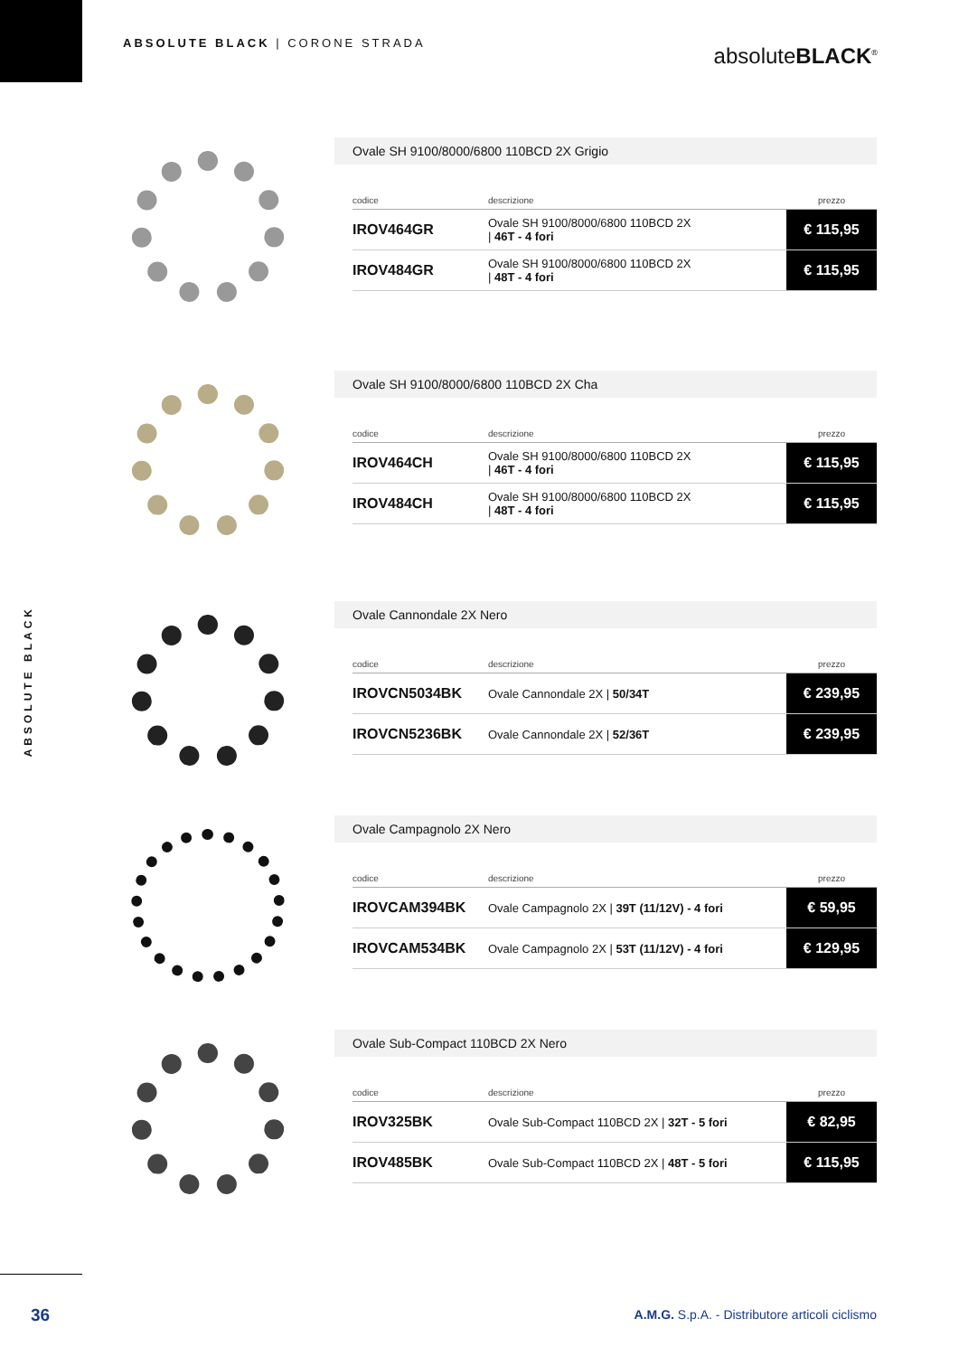ABSOLUTE BLACK | CORONE STRADA
absoluteBLACK<sup>®</sup>
ABSOLUTE BLACK
Ovale SH 9100/8000/6800 110BCD 2X Grigio
| codice | descrizione | prezzo |
| --- | --- | --- |
| IROV464GR | Ovale SH 9100/8000/6800 110BCD 2X / 46T - 4 fori | € 115,95 |
| IROV484GR | Ovale SH 9100/8000/6800 110BCD 2X / 48T - 4 fori | € 115,95 |
Ovale SH 9100/8000/6800 110BCD 2X Cha
| codice | descrizione | prezzo |
| --- | --- | --- |
| IROV464CH | Ovale SH 9100/8000/6800 110BCD 2X / 46T - 4 fori | € 115,95 |
| IROV484CH | Ovale SH 9100/8000/6800 110BCD 2X / 48T - 4 fori | € 115,95 |
Ovale Cannondale 2X Nero
| codice | descrizione | prezzo |
| --- | --- | --- |
| IROVCN5034BK | Ovale Cannondale 2X / 50/34T | € 239,95 |
| IROVCN5236BK | Ovale Cannondale 2X / 52/36T | € 239,95 |
Ovale Campagnolo 2X Nero
| codice | descrizione | prezzo |
| --- | --- | --- |
| IROVCAM394BK | Ovale Campagnolo 2X / 39T (11/12V) - 4 fori | € 59,95 |
| IROVCAM534BK | Ovale Campagnolo 2X / 53T (11/12V) - 4 fori | € 129,95 |
Ovale Sub-Compact 110BCD 2X Nero
| codice | descrizione | prezzo |
| --- | --- | --- |
| IROV325BK | Ovale Sub-Compact 110BCD 2X / 32T - 5 fori | € 82,95 |
| IROV485BK | Ovale Sub-Compact 110BCD 2X / 48T - 5 fori | € 115,95 |
36
A.M.G. S.p.A. - Distributore articoli ciclismo